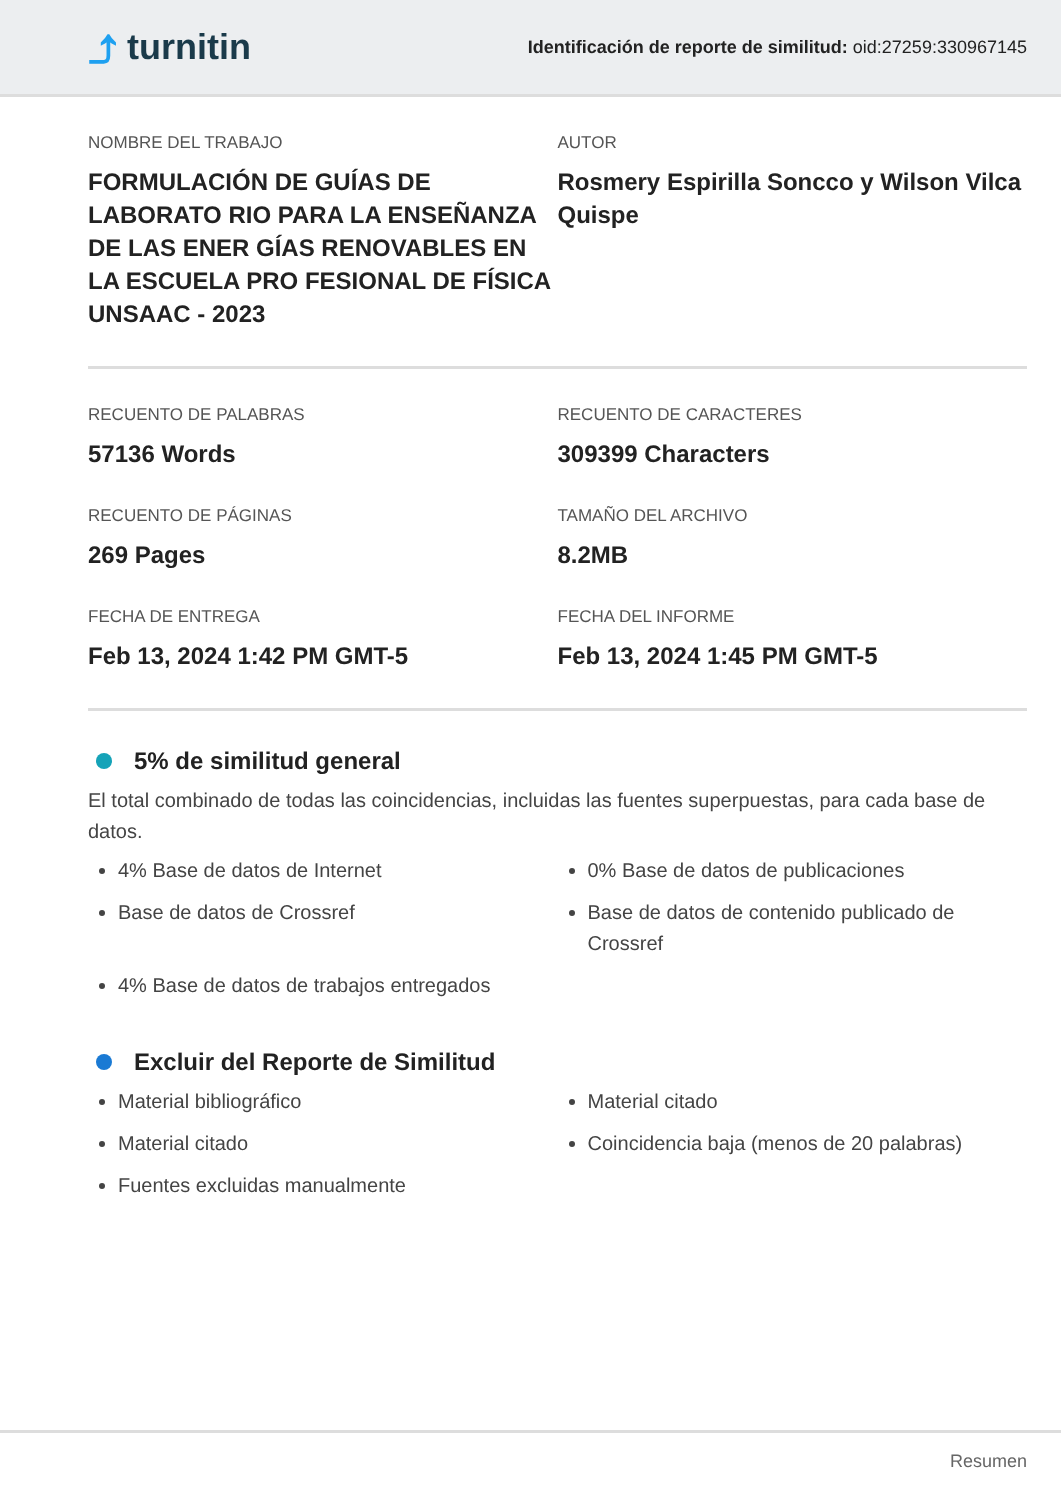⤴ turnitin
Identificación de reporte de similitud: oid:27259:330967145
NOMBRE DEL TRABAJO
FORMULACIÓN DE GUÍAS DE LABORATO RIO PARA LA ENSEÑANZA DE LAS ENER GÍAS RENOVABLES EN LA ESCUELA PRO FESIONAL DE FÍSICA UNSAAC - 2023
AUTOR
Rosmery Espirilla Soncco y Wilson Vilca Quispe
RECUENTO DE PALABRAS
57136 Words
RECUENTO DE CARACTERES
309399 Characters
RECUENTO DE PÁGINAS
269 Pages
TAMAÑO DEL ARCHIVO
8.2MB
FECHA DE ENTREGA
Feb 13, 2024 1:42 PM GMT-5
FECHA DEL INFORME
Feb 13, 2024 1:45 PM GMT-5
5% de similitud general
El total combinado de todas las coincidencias, incluidas las fuentes superpuestas, para cada base de datos.
4% Base de datos de Internet
Base de datos de Crossref
4% Base de datos de trabajos entregados
0% Base de datos de publicaciones
Base de datos de contenido publicado de Crossref
Excluir del Reporte de Similitud
Material bibliográfico
Material citado
Fuentes excluidas manualmente
Material citado
Coincidencia baja (menos de 20 palabras)
Resumen